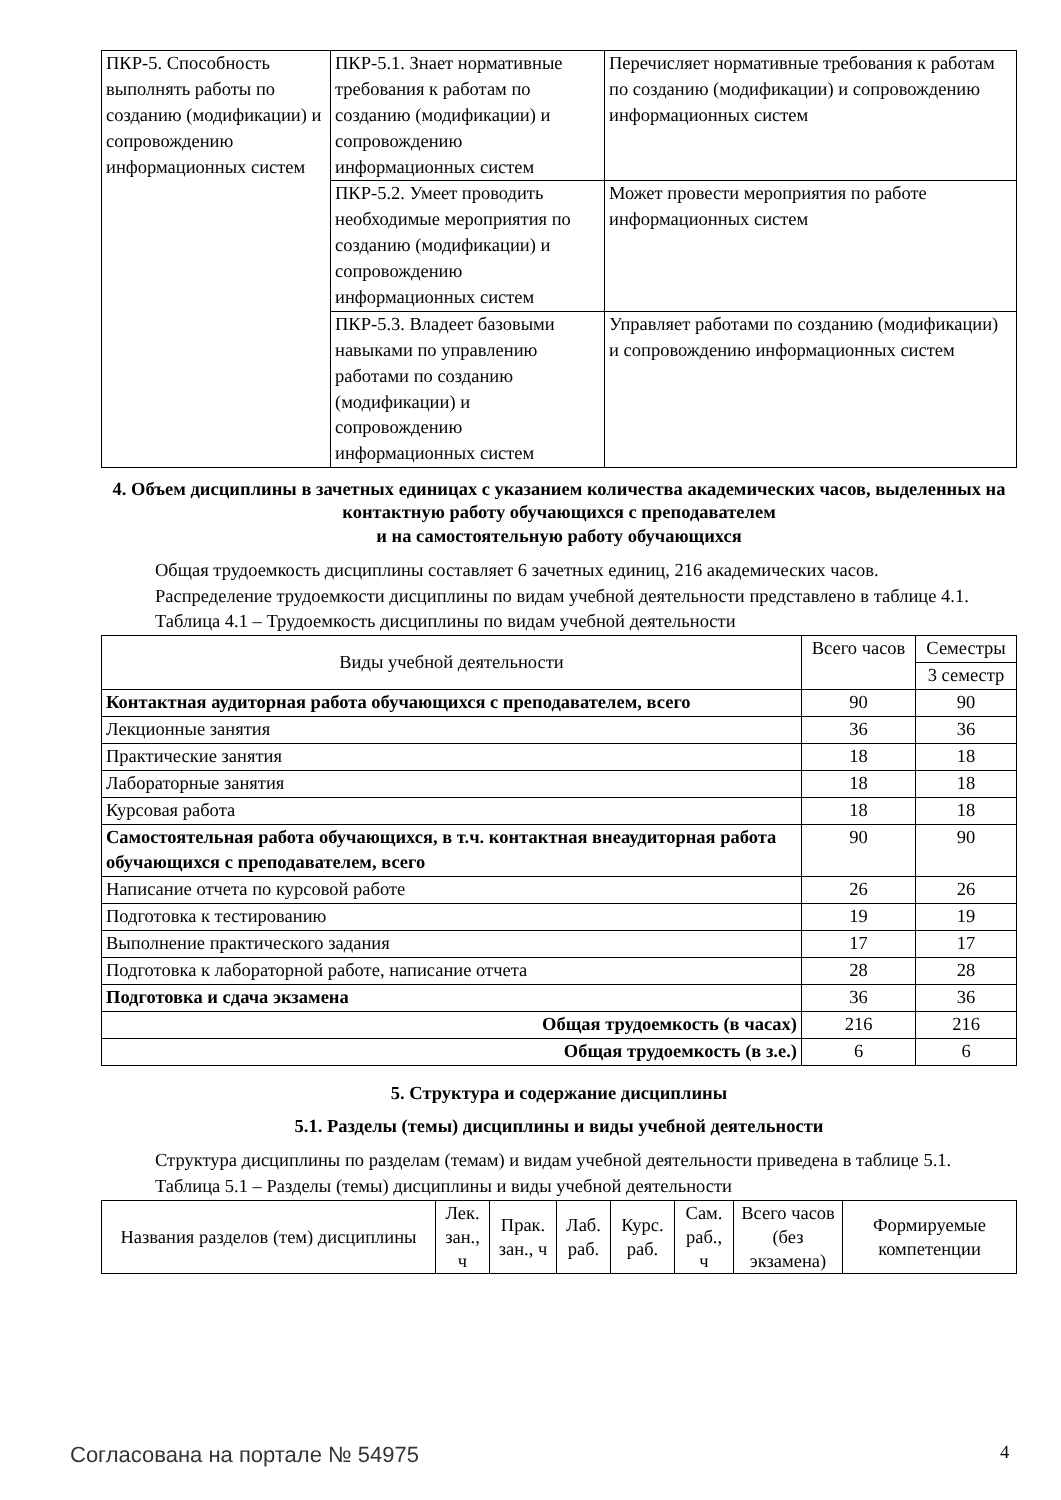| ПКР-5. Способность выполнять работы по созданию (модификации) и сопровождению информационных систем | ПКР-5.1. Знает нормативные требования к работам по созданию (модификации) и сопровождению информационных систем | Перечисляет нормативные требования к работам по созданию (модификации) и сопровождению информационных систем |
| | ПКР-5.2. Умеет проводить необходимые мероприятия по созданию (модификации) и сопровождению информационных систем | Может провести мероприятия по работе информационных систем |
| | ПКР-5.3. Владеет базовыми навыками по управлению работами по созданию (модификации) и сопровождению информационных систем | Управляет работами по созданию (модификации) и сопровождению информационных систем |
4. Объем дисциплины в зачетных единицах с указанием количества академических часов, выделенных на контактную работу обучающихся с преподавателем
и на самостоятельную работу обучающихся
Общая трудоемкость дисциплины составляет 6 зачетных единиц, 216 академических часов.
Распределение трудоемкости дисциплины по видам учебной деятельности представлено в таблице 4.1.
Таблица 4.1 – Трудоемкость дисциплины по видам учебной деятельности
| Виды учебной деятельности | Всего часов | Семестры |
| --- | --- | --- |
| | | 3 семестр |
| Контактная аудиторная работа обучающихся с преподавателем, всего | 90 | 90 |
| Лекционные занятия | 36 | 36 |
| Практические занятия | 18 | 18 |
| Лабораторные занятия | 18 | 18 |
| Курсовая работа | 18 | 18 |
| Самостоятельная работа обучающихся, в т.ч. контактная внеаудиторная работа обучающихся с преподавателем, всего | 90 | 90 |
| Написание отчета по курсовой работе | 26 | 26 |
| Подготовка к тестированию | 19 | 19 |
| Выполнение практического задания | 17 | 17 |
| Подготовка к лабораторной работе, написание отчета | 28 | 28 |
| Подготовка и сдача экзамена | 36 | 36 |
| Общая трудоемкость (в часах) | 216 | 216 |
| Общая трудоемкость (в з.е.) | 6 | 6 |
5. Структура и содержание дисциплины
5.1. Разделы (темы) дисциплины и виды учебной деятельности
Структура дисциплины по разделам (темам) и видам учебной деятельности приведена в таблице 5.1.
Таблица 5.1 – Разделы (темы) дисциплины и виды учебной деятельности
| Названия разделов (тем) дисциплины | Лек. зан., ч | Прак. зан., ч | Лаб. раб. | Курс. раб. | Сам. раб., ч | Всего часов (без экзамена) | Формируемые компетенции |
| --- | --- | --- | --- | --- | --- | --- | --- |
Согласована на портале № 54975 4